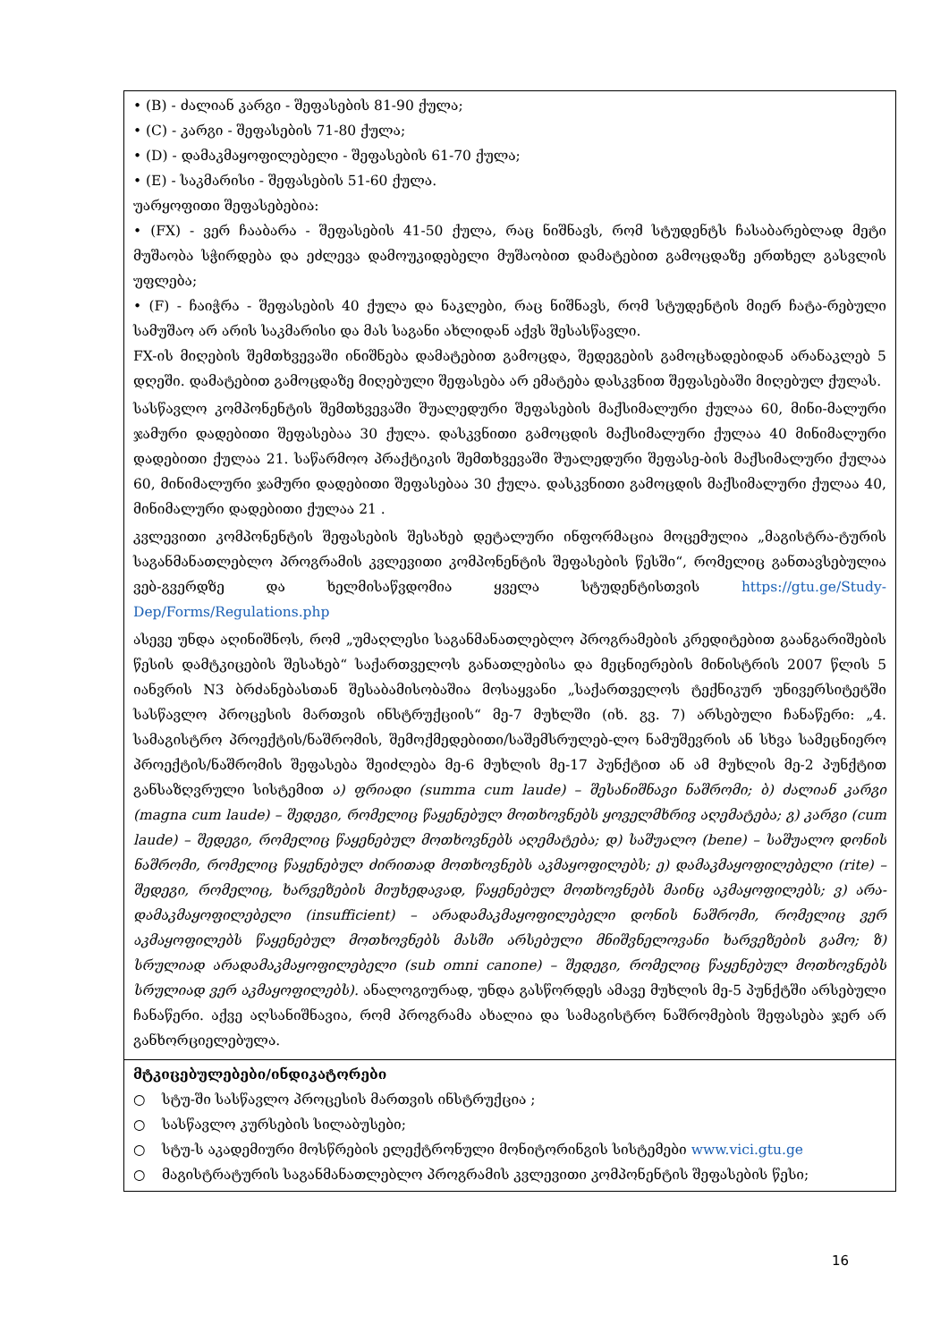| • (B) - ძალიან კარგი - შეფასების 81-90 ქულა; • (C) - კარგი - შეფასების 71-80 ქულა; • (D) - დამაკმაყოფილებელი - შეფასების 61-70 ქულა; • (E) - საკმარისი - შეფასების 51-60 ქულა. უარყოფითი შეფასებებია: • (FX) - ვერ ჩააბარა - შეფასების 41-50 ქულა, რაც ნიშნავს, რომ სტუდენტს ჩასაბარებლად მეტი მუშაობა სჭირდება და ეძლევა დამოუკიდებელი მუშაობით დამატებით გამოცდაზე ერთხელ გასვლის უფლება; • (F) - ჩაიჭრა - შეფასების 40 ქულა და ნაკლები, რაც ნიშნავს, რომ სტუდენტის მიერ ჩატა-რებული სამუშაო არ არის საკმარისი და მას საგანი ახლიდან აქვს შესასწავლი. FX-ის მიღების შემთხვევაში ინიშნება დამატებით გამოცდა, შედეგების გამოცხადებიდან არანაკლებ 5 დღეში. დამატებით გამოცდაზე მიღებული შეფასება არ ემატება დასკვნით შეფასებაში მიღებულ ქულას. სასწავლო კომპონენტის შემთხვევაში შუალედური შეფასების მაქსიმალური ქულაა 60, მინი-მალური ჯამური დადებითი შეფასებაა 30 ქულა. დასკვნითი გამოცდის მაქსიმალური ქულაა 40 მინიმალური დადებითი ქულაა 21. საწარმოო პრაქტიკის შემთხვევაში შუალედური შეფასე-ბის მაქსიმალური ქულაა 60, მინიმალური ჯამური დადებითი შეფასებაა 30 ქულა. დასკვნითი გამოცდის მაქსიმალური ქულაა 40, მინიმალური დადებითი ქულაა 21 . კვლევითი კომპონენტის შეფასების შესახებ დეტალური ინფორმაცია მოცემულია „მაგისტრა-ტურის საგანმანათლებლო პროგრამის კვლევითი კომპონენტის შეფასების წესში“, რომელიც განთავსებულია ვებ-გვერდზე და ხელმისაწვდომია ყველა სტუდენტისთვის https://gtu.ge/Study-Dep/Forms/Regulations.php ასევე უნდა აღინიშნოს, რომ „უმაღლესი საგანმანათლებლო პროგრამების კრედიტებით გაანგარიშების წესის დამტკიცების შესახებ“ საქართველოს განათლებისა და მეცნიერების მინისტრის 2007 წლის 5 იანვრის N3 ბრძანებასთან შესაბამისობაშია მოსაყვანი „საქართველოს ტექნიკურ უნივერსიტეტში სასწავლო პროცესის მართვის ინსტრუქციის“ მე-7 მუხლში (იხ. გვ. 7) არსებული ჩანაწერი: „4. სამაგისტრო პროექტის/ნაშრომის, შემოქმედებითი/საშემსრულებ-ლო ნამუშევრის ან სხვა სამეცნიერო პროექტის/ნაშრომის შეფასება შეიძლება მე-6 მუხლის მე-17 პუნქტით ან ამ მუხლის მე-2 პუნქტით განსაზღვრული სისტემით ა) ფრიადი (summa cum laude) – შესანიშნავი ნაშრომი; ბ) ძალიან კარგი (magna cum laude) – შედეგი, რომელიც წაყენებულ მოთხოვნებს ყოველმხრივ აღემატება; გ) კარგი (cum laude) – შედეგი, რომელიც წაყენებულ მოთხოვნებს აღემატება; დ) საშუალო (bene) – საშუალო დონის ნაშრომი, რომელიც წაყენებულ ძირითად მოთხოვნებს აკმაყოფილებს; ე) დამაკმაყოფილებელი (rite) – შედეგი, რომელიც, ხარვეზების მიუხედავად, წაყენებულ მოთხოვნებს მაინც აკმაყოფილებს; ვ) არა-დამაკმაყოფილებელი (insufficient) – არადამაკმაყოფილებელი დონის ნაშრომი, რომელიც ვერ აკმაყოფილებს წაყენებულ მოთხოვნებს მასში არსებული მნიშვნელოვანი ხარვეზების გამო; ზ) სრულიად არადამაკმაყოფილებელი (sub omni canone) – შედეგი, რომელიც წაყენებულ მოთხოვნებს სრულიად ვერ აკმაყოფილებს). ანალოგიურად, უნდა გასწორდეს ამავე მუხლის მე-5 პუნქტში არსებული ჩანაწერი. აქვე აღსანიშნავია, რომ პროგრამა ახალია და სამაგისტრო ნაშრომების შეფასება ჯერ არ განხორციელებულა. |
| მტკიცებულებები/ინდიკატორები ○ სტუ-ში სასწავლო პროცესის მართვის ინსტრუქცია ; ○ სასწავლო კურსების სილაბუსები; ○ სტუ-ს აკადემიური მოსწრების ელექტრონული მონიტორინგის სისტემები www.vici.gtu.ge ○ მაგისტრატურის საგანმანათლებლო პროგრამის კვლევითი კომპონენტის შეფასების წესი; |
16